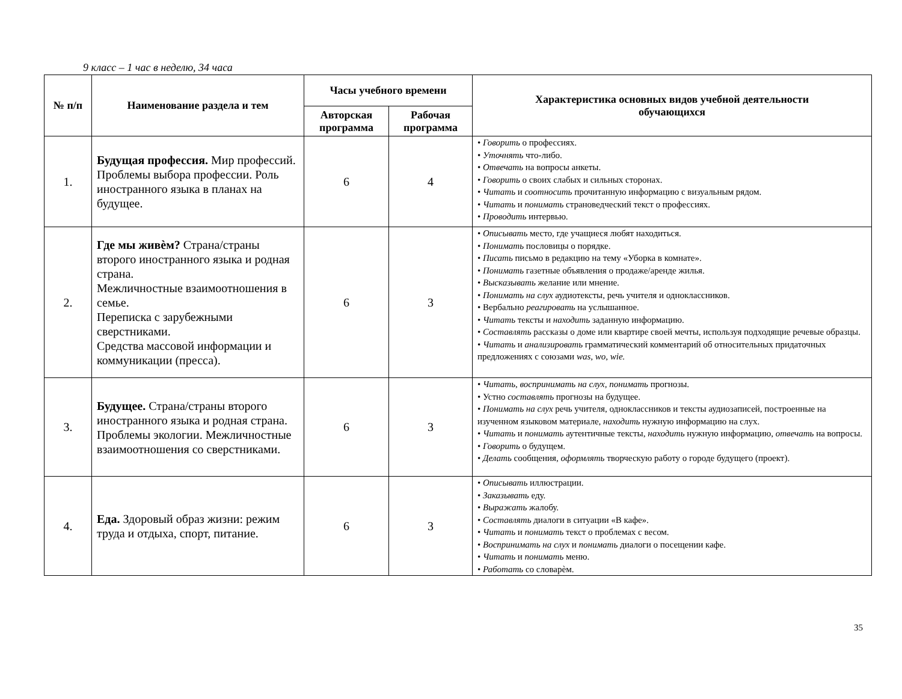9 класс – 1 час в неделю, 34 часа
| № п/п | Наименование раздела и тем | Часы учебного времени | | Характеристика основных видов учебной деятельности обучающихся |
| --- | --- | --- | --- | --- |
| | | Авторская программа | Рабочая программа | |
| 1. | Будущая профессия. Мир профессий. Проблемы выбора профессии. Роль иностранного языка в планах на будущее. | 6 | 4 | • Говорить о профессиях. • Уточнять что-либо. • Отвечать на вопросы анкеты. • Говорить о своих слабых и сильных сторонах. • Читать и соотносить прочитанную информацию с визуальным рядом. • Читать и понимать страноведческий текст о профессиях. • Проводить интервью. |
| 2. | Где мы живѐм? Страна/страны второго иностранного языка и родная страна. Межличностные взаимоотношения в семье. Переписка с зарубежными сверстниками. Средства массовой информации и коммуникации (пресса). | 6 | 3 | • Описывать место, где учащиеся любят находиться. • Понимать пословицы о порядке. • Писать письмо в редакцию на тему «Уборка в комнате». • Понимать газетные объявления о продаже/аренде жилья. • Высказывать желание или мнение. • Понимать на слух аудиотексты, речь учителя и одноклассников. • Вербально реагировать на услышанное. • Читать тексты и находить заданную информацию. • Составлять рассказы о доме или квартире своей мечты, используя подходящие речевые образцы. • Читать и анализировать грамматический комментарий об относительных придаточных предложениях с союзами was, wo, wie. |
| 3. | Будущее. Страна/страны второго иностранного языка и родная страна. Проблемы экологии. Межличностные взаимоотношения со сверстниками. | 6 | 3 | • Читать, воспринимать на слух, понимать прогнозы. • Устно составлять прогнозы на будущее. • Понимать на слух речь учителя, одноклассников и тексты аудиозаписей, построенные на изученном языковом материале, находить нужную информацию на слух. • Читать и понимать аутентичные тексты, находить нужную информацию, отвечать на вопросы. • Говорить о будущем. • Делать сообщения, оформлять творческую работу о городе будущего (проект). |
| 4. | Еда. Здоровый образ жизни: режим труда и отдыха, спорт, питание. | 6 | 3 | • Описывать иллюстрации. • Заказывать еду. • Выражать жалобу. • Составлять диалоги в ситуации «В кафе». • Читать и понимать текст о проблемах с весом. • Воспринимать на слух и понимать диалоги о посещении кафе. • Читать и понимать меню. • Работать со словарѐм. |
35